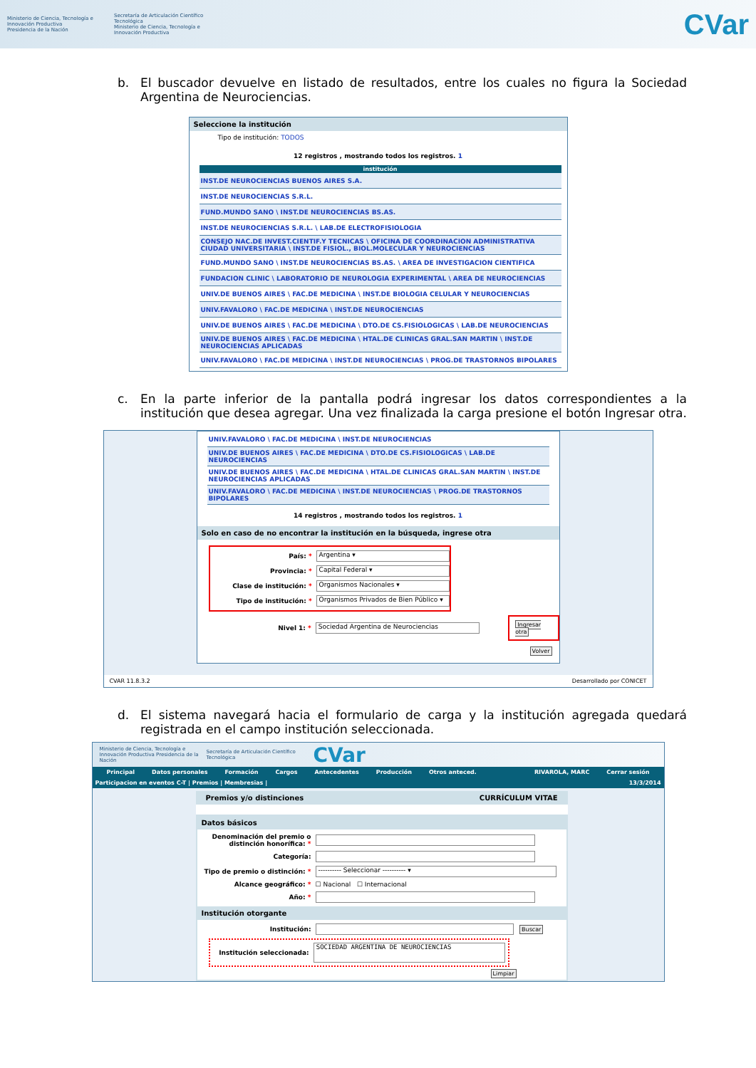Ministerio de Ciencia, Tecnología e Innovación Productiva
Presidencia de la Nación
Secretaría de Articulación Científico Tecnológica
Ministerio de Ciencia, Tecnología e Innovación Productiva
CVar
b. El buscador devuelve en listado de resultados, entre los cuales no figura la Sociedad Argentina de Neurociencias.
Seleccione la institución
Tipo de institución: TODOS
12 registros , mostrando todos los registros. 1
| institución |
| --- |
| INST.DE NEUROCIENCIAS BUENOS AIRES S.A. |
| INST.DE NEUROCIENCIAS S.R.L. |
| FUND.MUNDO SANO \ INST.DE NEUROCIENCIAS BS.AS. |
| INST.DE NEUROCIENCIAS S.R.L. \ LAB.DE ELECTROFISIOLOGIA |
| CONSEJO NAC.DE INVEST.CIENTIF.Y TECNICAS \ OFICINA DE COORDINACION ADMINISTRATIVA CIUDAD UNIVERSITARIA \ INST.DE FISIOL., BIOL.MOLECULAR Y NEUROCIENCIAS |
| FUND.MUNDO SANO \ INST.DE NEUROCIENCIAS BS.AS. \ AREA DE INVESTIGACION CIENTIFICA |
| FUNDACION CLINIC \ LABORATORIO DE NEUROLOGIA EXPERIMENTAL \ AREA DE NEUROCIENCIAS |
| UNIV.DE BUENOS AIRES \ FAC.DE MEDICINA \ INST.DE BIOLOGIA CELULAR Y NEUROCIENCIAS |
| UNIV.FAVALORO \ FAC.DE MEDICINA \ INST.DE NEUROCIENCIAS |
| UNIV.DE BUENOS AIRES \ FAC.DE MEDICINA \ DTO.DE CS.FISIOLOGICAS \ LAB.DE NEUROCIENCIAS |
| UNIV.DE BUENOS AIRES \ FAC.DE MEDICINA \ HTAL.DE CLINICAS GRAL.SAN MARTIN \ INST.DE NEUROCIENCIAS APLICADAS |
| UNIV.FAVALORO \ FAC.DE MEDICINA \ INST.DE NEUROCIENCIAS \ PROG.DE TRASTORNOS BIPOLARES |
c. En la parte inferior de la pantalla podrá ingresar los datos correspondientes a la institución que desea agregar. Una vez finalizada la carga presione el botón Ingresar otra.
| UNIV.FAVALORO \ FAC.DE MEDICINA \ INST.DE NEUROCIENCIAS |
| UNIV.DE BUENOS AIRES \ FAC.DE MEDICINA \ DTO.DE CS.FISIOLOGICAS \ LAB.DE NEUROCIENCIAS |
| UNIV.DE BUENOS AIRES \ FAC.DE MEDICINA \ HTAL.DE CLINICAS GRAL.SAN MARTIN \ INST.DE NEUROCIENCIAS APLICADAS |
| UNIV.FAVALORO \ FAC.DE MEDICINA \ INST.DE NEUROCIENCIAS \ PROG.DE TRASTORNOS BIPOLARES |
14 registros , mostrando todos los registros. 1
Solo en caso de no encontrar la institución en la búsqueda, ingrese otra
País: * Argentina ▾
Provincia: * Capital Federal ▾
Clase de institución: * Organismos Nacionales ▾
Tipo de institución: * Organismos Privados de Bien Público ▾
Nivel 1: * Sociedad Argentina de Neurociencias Ingresar otra
Volver
CVAR 11.8.3.2 Desarrollado por CONICET
d. El sistema navegará hacia el formulario de carga y la institución agregada quedará registrada en el campo institución seleccionada.
Ministerio de Ciencia, Tecnología e Innovación Productiva Presidencia de la Nación
Secretaría de Articulación Científico Tecnológica
CVar
Principal Datos personales Formación Cargos Antecedentes Producción Otros anteced. RIVAROLA, MARC Cerrar sesión
Participacion en eventos C-T | Premios | Membresias | 13/3/2014
Premios y/o distinciones CURRÍCULUM VITAE
Datos básicos
Denominación del premio o distinción honorífica: *
Categoría:
Tipo de premio o distinción: * ---------- Seleccionar ---------- ▾
Alcance geográfico: * ☐ Nacional ☐ Internacional
Año: *
Institución otorgante
Institución: Buscar
Institución seleccionada: SOCIEDAD ARGENTINA DE NEUROCIENCIAS
Limpiar